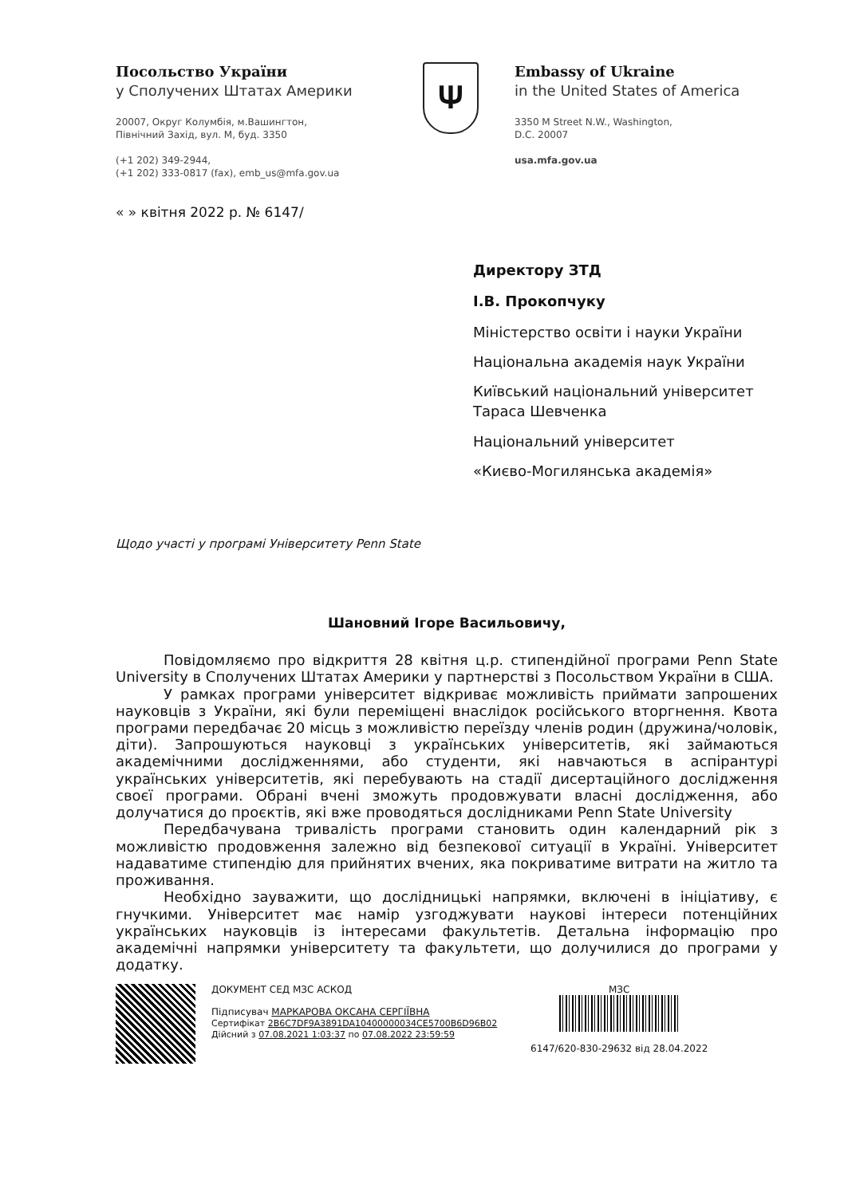Посольство України
у Сполучених Штатах Америки
20007, Округ Колумбія, м.Вашингтон,
Північний Захід, вул. М, буд. 3350
(+1 202) 349-2944,
(+1 202) 333-0817 (fax), emb_us@mfa.gov.ua
𝚿
Embassy of Ukraine
in the United States of America
3350 M Street N.W., Washington,
D.C. 20007
usa.mfa.gov.ua
« » квітня 2022 р. № 6147/
Директору ЗТД
І.В. Прокопчуку
Міністерство освіти і науки України
Національна академія наук України
Київський національний університет
Тараса Шевченка
Національний університет
«Києво-Могилянська академія»
Щодо участі у програмі Університету Penn State
Шановний Ігоре Васильовичу,
Повідомляємо про відкриття 28 квітня ц.р. стипендійної програми Penn State University в Сполучених Штатах Америки у партнерстві з Посольством України в США.
У рамках програми університет відкриває можливість приймати запрошених науковців з України, які були переміщені внаслідок російського вторгнення. Квота програми передбачає 20 місць з можливістю переїзду членів родин (дружина/чоловік, діти). Запрошуються науковці з українських університетів, які займаються академічними дослідженнями, або студенти, які навчаються в аспірантурі українських університетів, які перебувають на стадії дисертаційного дослідження своєї програми. Обрані вчені зможуть продовжувати власні дослідження, або долучатися до проєктів, які вже проводяться дослідниками Penn State University
Передбачувана тривалість програми становить один календарний рік з можливістю продовження залежно від безпекової ситуації в Україні. Університет надаватиме стипендію для прийнятих вчених, яка покриватиме витрати на житло та проживання.
Необхідно зауважити, що дослідницькі напрямки, включені в ініціативу, є гнучкими. Університет має намір узгоджувати наукові інтереси потенційних українських науковців із інтересами факультетів. Детальна інформацію про академічні напрямки університету та факультети, що долучилися до програми у додатку.
ДОКУМЕНТ СЕД МЗС АСКОД
Підписувач МАРКАРОВА ОКСАНА СЕРГІЇВНА
Сертифікат 2B6C7DF9A3891DA10400000034CE5700B6D96B02
Дійсний з 07.08.2021 1:03:37 по 07.08.2022 23:59:59
МЗС
6147/620-830-29632 від 28.04.2022